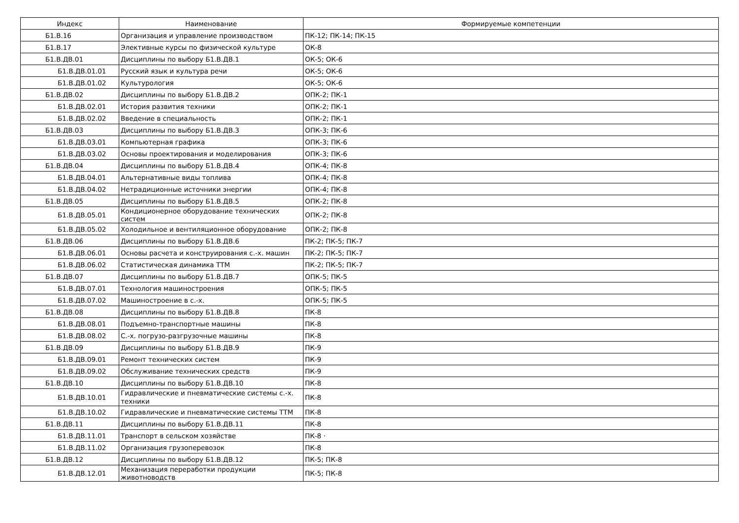| Индекс | Наименование | Формируемые компетенции |
| --- | --- | --- |
| Б1.В.16 | Организация и управление производством | ПК-12; ПК-14; ПК-15 |
| Б1.В.17 | Элективные курсы по физической культуре | ОК-8 |
| Б1.В.ДВ.01 | Дисциплины по выбору Б1.В.ДВ.1 | ОК-5; ОК-6 |
| Б1.В.ДВ.01.01 | Русский язык и культура речи | ОК-5; ОК-6 |
| Б1.В.ДВ.01.02 | Культурология | ОК-5; ОК-6 |
| Б1.В.ДВ.02 | Дисциплины по выбору Б1.В.ДВ.2 | ОПК-2; ПК-1 |
| Б1.В.ДВ.02.01 | История развития техники | ОПК-2; ПК-1 |
| Б1.В.ДВ.02.02 | Введение в специальность | ОПК-2; ПК-1 |
| Б1.В.ДВ.03 | Дисциплины по выбору Б1.В.ДВ.3 | ОПК-3; ПК-6 |
| Б1.В.ДВ.03.01 | Компьютерная графика | ОПК-3; ПК-6 |
| Б1.В.ДВ.03.02 | Основы проектирования и моделирования | ОПК-3; ПК-6 |
| Б1.В.ДВ.04 | Дисциплины по выбору Б1.В.ДВ.4 | ОПК-4; ПК-8 |
| Б1.В.ДВ.04.01 | Альтернативные виды топлива | ОПК-4; ПК-8 |
| Б1.В.ДВ.04.02 | Нетрадиционные источники энергии | ОПК-4; ПК-8 |
| Б1.В.ДВ.05 | Дисциплины по выбору Б1.В.ДВ.5 | ОПК-2; ПК-8 |
| Б1.В.ДВ.05.01 | Кондиционерное оборудование технических систем | ОПК-2; ПК-8 |
| Б1.В.ДВ.05.02 | Холодильное и вентиляционное оборудование | ОПК-2; ПК-8 |
| Б1.В.ДВ.06 | Дисциплины по выбору Б1.В.ДВ.6 | ПК-2; ПК-5; ПК-7 |
| Б1.В.ДВ.06.01 | Основы расчета и конструирования с.-х. машин | ПК-2; ПК-5; ПК-7 |
| Б1.В.ДВ.06.02 | Статистическая динамика ТТМ | ПК-2; ПК-5; ПК-7 |
| Б1.В.ДВ.07 | Дисциплины по выбору Б1.В.ДВ.7 | ОПК-5; ПК-5 |
| Б1.В.ДВ.07.01 | Технология машиностроения | ОПК-5; ПК-5 |
| Б1.В.ДВ.07.02 | Машиностроение в с.-х. | ОПК-5; ПК-5 |
| Б1.В.ДВ.08 | Дисциплины по выбору Б1.В.ДВ.8 | ПК-8 |
| Б1.В.ДВ.08.01 | Подъемно-транспортные машины | ПК-8 |
| Б1.В.ДВ.08.02 | С.-х. погрузо-разгрузочные машины | ПК-8 |
| Б1.В.ДВ.09 | Дисциплины по выбору Б1.В.ДВ.9 | ПК-9 |
| Б1.В.ДВ.09.01 | Ремонт технических систем | ПК-9 |
| Б1.В.ДВ.09.02 | Обслуживание технических средств | ПК-9 |
| Б1.В.ДВ.10 | Дисциплины по выбору Б1.В.ДВ.10 | ПК-8 |
| Б1.В.ДВ.10.01 | Гидравлические и пневматические системы с.-х. техники | ПК-8 |
| Б1.В.ДВ.10.02 | Гидравлические и пневматические системы ТТМ | ПК-8 |
| Б1.В.ДВ.11 | Дисциплины по выбору Б1.В.ДВ.11 | ПК-8 |
| Б1.В.ДВ.11.01 | Транспорт в сельском хозяйстве | ПК-8 · |
| Б1.В.ДВ.11.02 | Организация грузоперевозок | ПК-8 |
| Б1.В.ДВ.12 | Дисциплины по выбору Б1.В.ДВ.12 | ПК-5; ПК-8 |
| Б1.В.ДВ.12.01 | Механизация переработки продукции животноводств | ПК-5; ПК-8 |